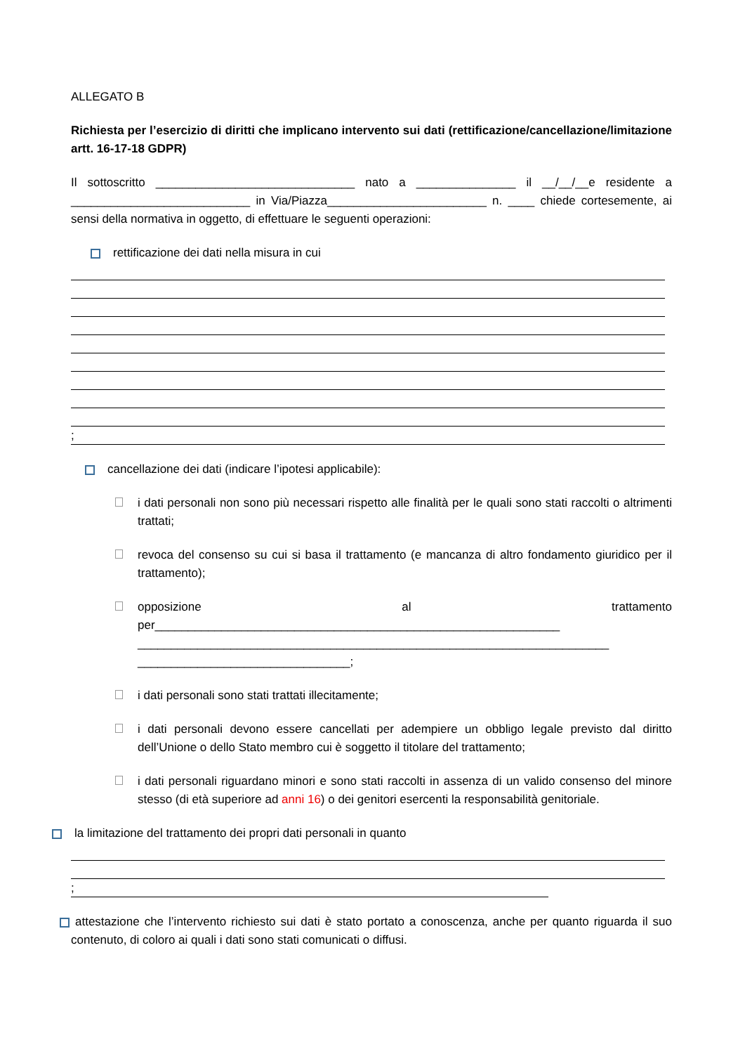ALLEGATO B
Richiesta per l’esercizio di diritti che implicano intervento sui dati (rettificazione/cancellazione/limitazione artt. 16-17-18 GDPR)
Il sottoscritto ______________________________ nato a _______________ il __/__/__e residente a ___________________________ in Via/Piazza________________________ n. ____ chiede cortesemente, ai sensi della normativa in oggetto, di effettuare le seguenti operazioni:
rettificazione dei dati nella misura in cui
;
cancellazione dei dati (indicare l’ipotesi applicabile):
i dati personali non sono più necessari rispetto alle finalità per le quali sono stati raccolti o altrimenti trattati;
revoca del consenso su cui si basa il trattamento (e mancanza di altro fondamento giuridico per il trattamento);
opposizione al trattamento per_____________________________________________________________ _______________________________________________________________________ ________________________________;
i dati personali sono stati trattati illecitamente;
i dati personali devono essere cancellati per adempiere un obbligo legale previsto dal diritto dell’Unione o dello Stato membro cui è soggetto il titolare del trattamento;
i dati personali riguardano minori e sono stati raccolti in assenza di un valido consenso del minore stesso (di età superiore ad anni 16) o dei genitori esercenti la responsabilità genitoriale.
la limitazione del trattamento dei propri dati personali in quanto
;
attestazione che l’intervento richiesto sui dati è stato portato a conoscenza, anche per quanto riguarda il suo contenuto, di coloro ai quali i dati sono stati comunicati o diffusi.